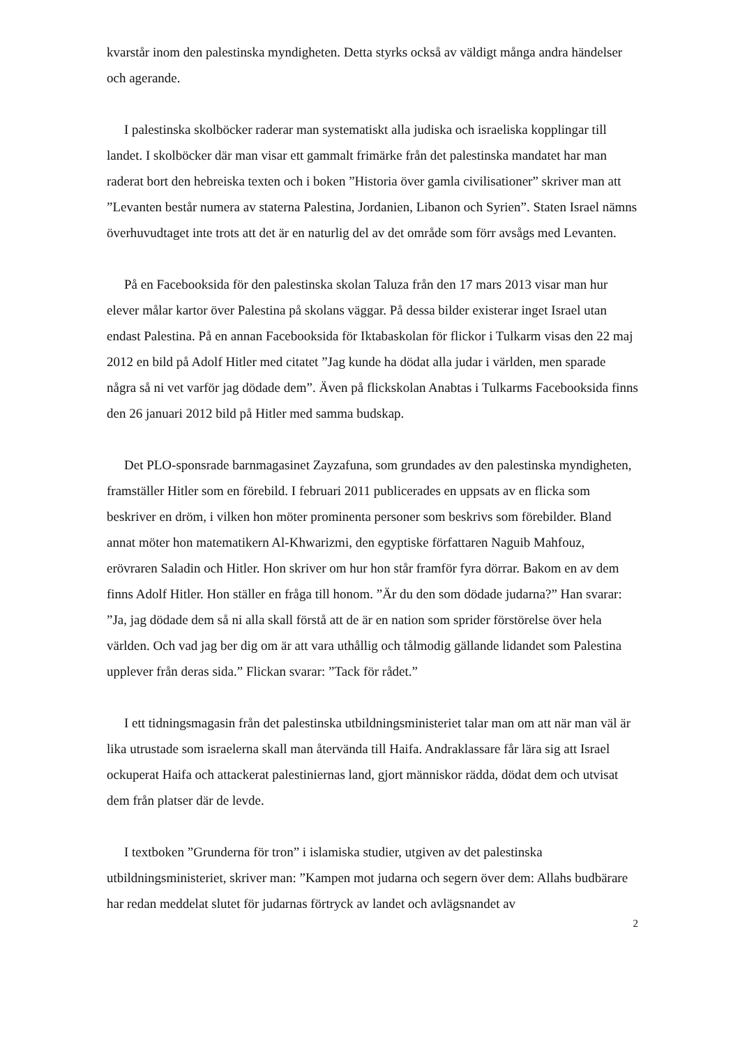kvarstår inom den palestinska myndigheten. Detta styrks också av väldigt många andra händelser och agerande.
I palestinska skolböcker raderar man systematiskt alla judiska och israeliska kopplingar till landet. I skolböcker där man visar ett gammalt frimärke från det palestinska mandatet har man raderat bort den hebreiska texten och i boken ”Historia över gamla civilisationer” skriver man att ”Levanten består numera av staterna Palestina, Jordanien, Libanon och Syrien”. Staten Israel nämns överhuvudtaget inte trots att det är en naturlig del av det område som förr avsågs med Levanten.
På en Facebooksida för den palestinska skolan Taluza från den 17 mars 2013 visar man hur elever målar kartor över Palestina på skolans väggar. På dessa bilder existerar inget Israel utan endast Palestina. På en annan Facebooksida för Iktabaskolan för flickor i Tulkarm visas den 22 maj 2012 en bild på Adolf Hitler med citatet ”Jag kunde ha dödat alla judar i världen, men sparade några så ni vet varför jag dödade dem”. Även på flickskolan Anabtas i Tulkarms Facebooksida finns den 26 januari 2012 bild på Hitler med samma budskap.
Det PLO-sponsrade barnmagasinet Zayzafuna, som grundades av den palestinska myndigheten, framställer Hitler som en förebild. I februari 2011 publicerades en uppsats av en flicka som beskriver en dröm, i vilken hon möter prominenta personer som beskrivs som förebilder. Bland annat möter hon matematikern Al-Khwarizmi, den egyptiske författaren Naguib Mahfouz, erövraren Saladin och Hitler. Hon skriver om hur hon står framför fyra dörrar. Bakom en av dem finns Adolf Hitler. Hon ställer en fråga till honom. ”Är du den som dödade judarna?” Han svarar: ”Ja, jag dödade dem så ni alla skall förstå att de är en nation som sprider förstörelse över hela världen. Och vad jag ber dig om är att vara uthållig och tålmodig gällande lidandet som Palestina upplever från deras sida.” Flickan svarar: ”Tack för rådet.”
I ett tidningsmagasin från det palestinska utbildningsministeriet talar man om att när man väl är lika utrustade som israelerna skall man återvända till Haifa. Andraklassare får lära sig att Israel ockuperat Haifa och attackerat palestiniernas land, gjort människor rädda, dödat dem och utvisat dem från platser där de levde.
I textboken ”Grunderna för tron” i islamiska studier, utgiven av det palestinska utbildningsministeriet, skriver man: ”Kampen mot judarna och segern över dem: Allahs budbärare har redan meddelat slutet för judarnas förtryck av landet och avlägsnandet av
2